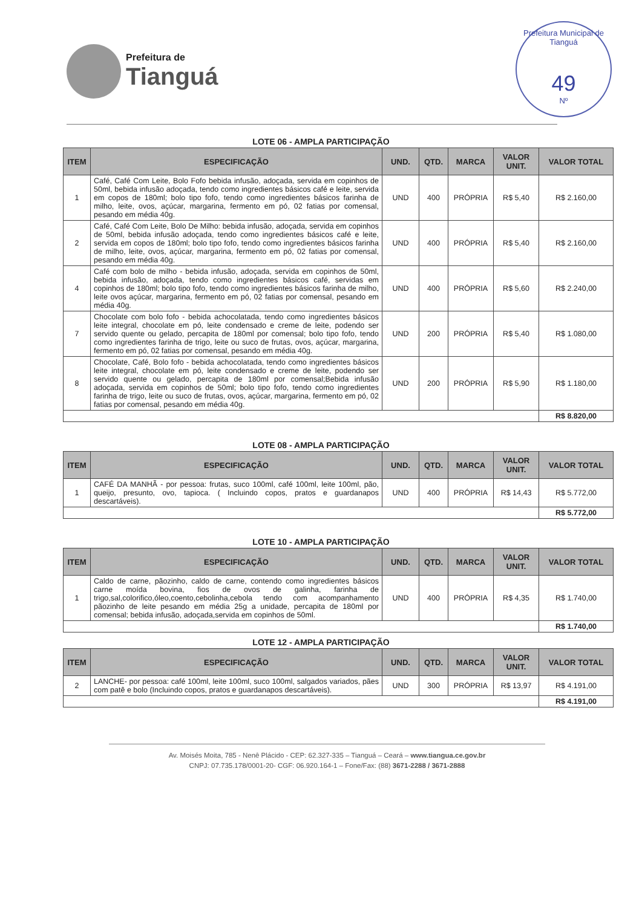Prefeitura de
Tianguá
Prefeitura Municipal de Tianguá
49
Nº
LOTE 06 - AMPLA PARTICIPAÇÃO
| ITEM | ESPECIFICAÇÃO | UND. | QTD. | MARCA | VALOR UNIT. | VALOR TOTAL |
| --- | --- | --- | --- | --- | --- | --- |
| 1 | Café, Café Com Leite, Bolo Fofo bebida infusão, adoçada, servida em copinhos de 50ml, bebida infusão adoçada, tendo como ingredientes básicos café e leite, servida em copos de 180ml; bolo tipo fofo, tendo como ingredientes básicos farinha de milho, leite, ovos, açúcar, margarina, fermento em pó, 02 fatias por comensal, pesando em média 40g. | UND | 400 | PRÓPRIA | R$ 5,40 | R$ 2.160,00 |
| 2 | Café, Café Com Leite, Bolo De Milho: bebida infusão, adoçada, servida em copinhos de 50ml, bebida infusão adoçada, tendo como ingredientes básicos café e leite, servida em copos de 180ml; bolo tipo fofo, tendo como ingredientes básicos farinha de milho, leite, ovos, açúcar, margarina, fermento em pó, 02 fatias por comensal, pesando em média 40g. | UND | 400 | PRÓPRIA | R$ 5,40 | R$ 2.160,00 |
| 4 | Café com bolo de milho - bebida infusão, adoçada, servida em copinhos de 50ml, bebida infusão, adoçada, tendo como ingredientes básicos café, servidas em copinhos de 180ml; bolo tipo fofo, tendo como ingredientes básicos farinha de milho, leite ovos açúcar, margarina, fermento em pó, 02 fatias por comensal, pesando em média 40g. | UND | 400 | PRÓPRIA | R$ 5,60 | R$ 2.240,00 |
| 7 | Chocolate com bolo fofo - bebida achocolatada, tendo como ingredientes básicos leite integral, chocolate em pó, leite condensado e creme de leite, podendo ser servido quente ou gelado, percapita de 180ml por comensal; bolo tipo fofo, tendo como ingredientes farinha de trigo, leite ou suco de frutas, ovos, açúcar, margarina, fermento em pó, 02 fatias por comensal, pesando em média 40g. | UND | 200 | PRÓPRIA | R$ 5,40 | R$ 1.080,00 |
| 8 | Chocolate, Café, Bolo fofo - bebida achocolatada, tendo como ingredientes básicos leite integral, chocolate em pó, leite condensado e creme de leite, podendo ser servido quente ou gelado, percapita de 180ml por comensal;Bebida infusão adoçada, servida em copinhos de 50ml; bolo tipo fofo, tendo como ingredientes farinha de trigo, leite ou suco de frutas, ovos, açúcar, margarina, fermento em pó, 02 fatias por comensal, pesando em média 40g. | UND | 200 | PRÓPRIA | R$ 5,90 | R$ 1.180,00 |
| | | | | | | R$ 8.820,00 |
LOTE 08 - AMPLA PARTICIPAÇÃO
| ITEM | ESPECIFICAÇÃO | UND. | QTD. | MARCA | VALOR UNIT. | VALOR TOTAL |
| --- | --- | --- | --- | --- | --- | --- |
| 1 | CAFÉ DA MANHÃ - por pessoa: frutas, suco 100ml, café 100ml, leite 100ml, pão, queijo, presunto, ovo, tapioca. ( Incluindo copos, pratos e guardanapos descartáveis). | UND | 400 | PRÓPRIA | R$ 14,43 | R$ 5.772,00 |
| | | | | | | R$ 5.772,00 |
LOTE 10 - AMPLA PARTICIPAÇÃO
| ITEM | ESPECIFICAÇÃO | UND. | QTD. | MARCA | VALOR UNIT. | VALOR TOTAL |
| --- | --- | --- | --- | --- | --- | --- |
| 1 | Caldo de carne, pãozinho, caldo de carne, contendo como ingredientes básicos carne moída bovina, fios de ovos de galinha, farinha de trigo,sal,colorifico,óleo,coento,cebolinha,cebola tendo com acompanhamento pãozinho de leite pesando em média 25g a unidade, percapita de 180ml por comensal; bebida infusão, adoçada,servida em copinhos de 50ml. | UND | 400 | PRÓPRIA | R$ 4,35 | R$ 1.740,00 |
| | | | | | | R$ 1.740,00 |
LOTE 12 - AMPLA PARTICIPAÇÃO
| ITEM | ESPECIFICAÇÃO | UND. | QTD. | MARCA | VALOR UNIT. | VALOR TOTAL |
| --- | --- | --- | --- | --- | --- | --- |
| 2 | LANCHE- por pessoa: café 100ml, leite 100ml, suco 100ml, salgados variados, pães com patê e bolo (Incluindo copos, pratos e guardanapos descartáveis). | UND | 300 | PRÓPRIA | R$ 13,97 | R$ 4.191,00 |
| | | | | | | R$ 4.191,00 |
Av. Moisés Moita, 785 - Nenê Plácido - CEP: 62.327-335 – Tianguá – Ceará – www.tiangua.ce.gov.br
CNPJ: 07.735.178/0001-20- CGF: 06.920.164-1 – Fone/Fax: (88) 3671-2288 / 3671-2888